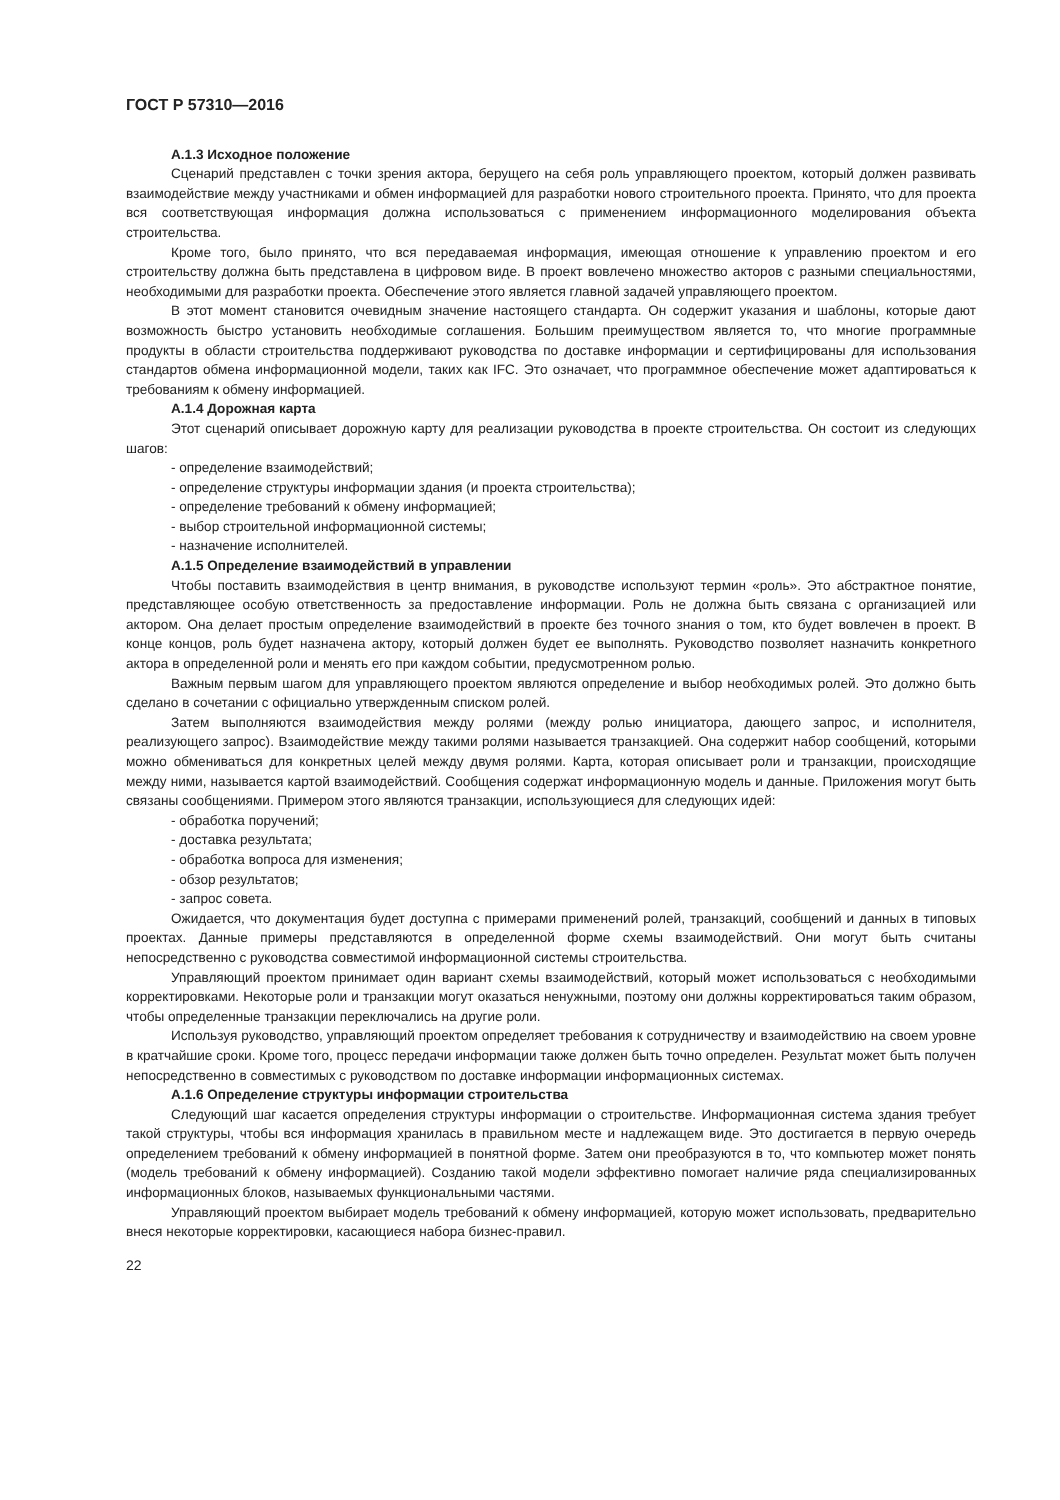ГОСТ Р 57310—2016
А.1.3 Исходное положение
Сценарий представлен с точки зрения актора, берущего на себя роль управляющего проектом, который должен развивать взаимодействие между участниками и обмен информацией для разработки нового строительного проекта. Принято, что для проекта вся соответствующая информация должна использоваться с применением информационного моделирования объекта строительства.
Кроме того, было принято, что вся передаваемая информация, имеющая отношение к управлению проектом и его строительству должна быть представлена в цифровом виде. В проект вовлечено множество акторов с разными специальностями, необходимыми для разработки проекта. Обеспечение этого является главной задачей управляющего проектом.
В этот момент становится очевидным значение настоящего стандарта. Он содержит указания и шаблоны, которые дают возможность быстро установить необходимые соглашения. Большим преимуществом является то, что многие программные продукты в области строительства поддерживают руководства по доставке информации и сертифицированы для использования стандартов обмена информационной модели, таких как IFC. Это означает, что программное обеспечение может адаптироваться к требованиям к обмену информацией.
А.1.4 Дорожная карта
Этот сценарий описывает дорожную карту для реализации руководства в проекте строительства. Он состоит из следующих шагов:
- определение взаимодействий;
- определение структуры информации здания (и проекта строительства);
- определение требований к обмену информацией;
- выбор строительной информационной системы;
- назначение исполнителей.
А.1.5 Определение взаимодействий в управлении
Чтобы поставить взаимодействия в центр внимания, в руководстве используют термин «роль». Это абстрактное понятие, представляющее особую ответственность за предоставление информации. Роль не должна быть связана с организацией или актором. Она делает простым определение взаимодействий в проекте без точного знания о том, кто будет вовлечен в проект. В конце концов, роль будет назначена актору, который должен будет ее выполнять. Руководство позволяет назначить конкретного актора в определенной роли и менять его при каждом событии, предусмотренном ролью.
Важным первым шагом для управляющего проектом являются определение и выбор необходимых ролей. Это должно быть сделано в сочетании с официально утвержденным списком ролей.
Затем выполняются взаимодействия между ролями (между ролью инициатора, дающего запрос, и исполнителя, реализующего запрос). Взаимодействие между такими ролями называется транзакцией. Она содержит набор сообщений, которыми можно обмениваться для конкретных целей между двумя ролями. Карта, которая описывает роли и транзакции, происходящие между ними, называется картой взаимодействий. Сообщения содержат информационную модель и данные. Приложения могут быть связаны сообщениями. Примером этого являются транзакции, использующиеся для следующих идей:
- обработка поручений;
- доставка результата;
- обработка вопроса для изменения;
- обзор результатов;
- запрос совета.
Ожидается, что документация будет доступна с примерами применений ролей, транзакций, сообщений и данных в типовых проектах. Данные примеры представляются в определенной форме схемы взаимодействий. Они могут быть считаны непосредственно с руководства совместимой информационной системы строительства.
Управляющий проектом принимает один вариант схемы взаимодействий, который может использоваться с необходимыми корректировками. Некоторые роли и транзакции могут оказаться ненужными, поэтому они должны корректироваться таким образом, чтобы определенные транзакции переключались на другие роли.
Используя руководство, управляющий проектом определяет требования к сотрудничеству и взаимодействию на своем уровне в кратчайшие сроки. Кроме того, процесс передачи информации также должен быть точно определен. Результат может быть получен непосредственно в совместимых с руководством по доставке информации информационных системах.
А.1.6 Определение структуры информации строительства
Следующий шаг касается определения структуры информации о строительстве. Информационная система здания требует такой структуры, чтобы вся информация хранилась в правильном месте и надлежащем виде. Это достигается в первую очередь определением требований к обмену информацией в понятной форме. Затем они преобразуются в то, что компьютер может понять (модель требований к обмену информацией). Созданию такой модели эффективно помогает наличие ряда специализированных информационных блоков, называемых функциональными частями.
Управляющий проектом выбирает модель требований к обмену информацией, которую может использовать, предварительно внеся некоторые корректировки, касающиеся набора бизнес-правил.
22